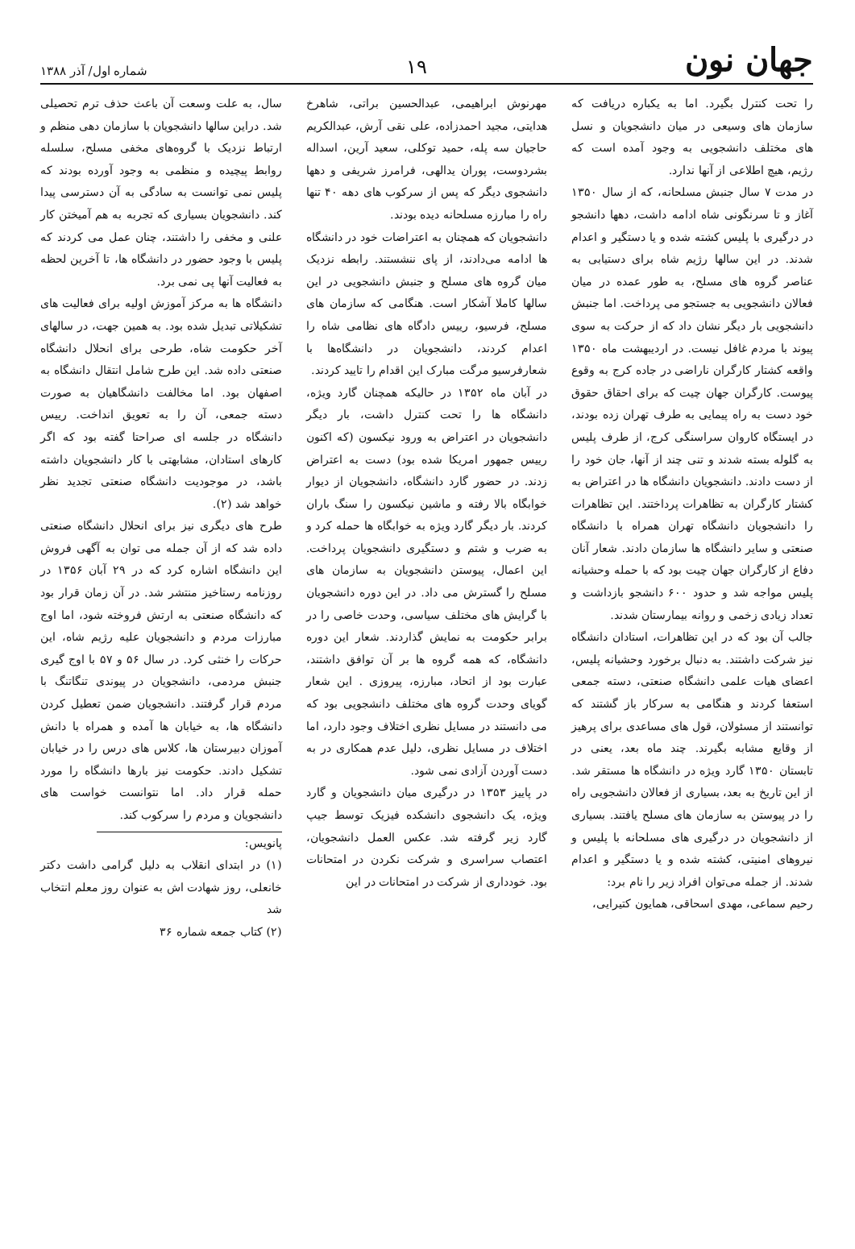جهان نون
۱۹
شماره اول/ آذر ۱۳۸۸
را تحت کنترل بگیرد. اما به یکباره دریافت که سازمان های وسیعی در میان دانشجویان و نسل های مختلف دانشجویی به وجود آمده است که رژیم، هیچ اطلاعی از آنها ندارد.
در مدت ۷ سال جنبش مسلحانه، که از سال ۱۳۵۰ آغاز و تا سرنگونی شاه ادامه داشت، دهها دانشجو در درگیری با پلیس کشته شده و یا دستگیر و اعدام شدند. در این سالها رژیم شاه برای دستیابی به عناصر گروه های مسلح، به طور عمده در میان فعالان دانشجویی به جستجو می پرداخت. اما جنبش دانشجویی بار دیگر نشان داد که از حرکت به سوی پیوند با مردم غافل نیست. در اردیبهشت ماه ۱۳۵۰ واقعه کشتار کارگران ناراضی در جاده کرج به وقوع پیوست. کارگران جهان چیت که برای احقاق حقوق خود دست به راه پیمایی به طرف تهران زده بودند، در ایستگاه کاروان سراسنگی کرج، از طرف پلیس به گلوله بسته شدند و تنی چند از آنها، جان خود را از دست دادند. دانشجویان دانشگاه ها در اعتراض به کشتار کارگران به تظاهرات پرداختند. این تظاهرات را دانشجویان دانشگاه تهران همراه با دانشگاه صنعتی و سایر دانشگاه ها سازمان دادند. شعار آنان دفاع از کارگران جهان چیت بود که با حمله وحشیانه پلیس مواجه شد و حدود ۶۰۰ دانشجو بازداشت و تعداد زیادی زخمی و روانه بیمارستان شدند.
جالب آن بود که در این تظاهرات، استادان دانشگاه نیز شرکت داشتند. به دنبال برخورد وحشیانه پلیس، اعضای هیات علمی دانشگاه صنعتی، دسته جمعی استعفا کردند و هنگامی به سرکار باز گشتند که توانستند از مسئولان، قول های مساعدی برای پرهیز از وقایع مشابه بگیرند. چند ماه بعد، یعنی در تابستان ۱۳۵۰ گارد ویژه در دانشگاه ها مستقر شد. از این تاریخ به بعد، بسیاری از فعالان دانشجویی راه را در پیوستن به سازمان های مسلح یافتند. بسیاری از دانشجویان در درگیری های مسلحانه با پلیس و نیروهای امنیتی، کشته شده و یا دستگیر و اعدام شدند. از جمله می‌توان افراد زیر را نام برد:
رحیم سماعی، مهدی اسحاقی، همایون کتیرایی،
مهرنوش ابراهیمی، عبدالحسین براتی، شاهرخ هدایتی، مجید احمدزاده، علی نقی آرش، عبدالکریم حاجیان سه پله، حمید توکلی، سعید آرین، اسداله بشردوست، پوران یدالهی، فرامرز شریفی و دهها دانشجوی دیگر که پس از سرکوب های دهه ۴۰ تنها راه را مبارزه مسلحانه دیده بودند.
دانشجویان که همچنان به اعتراضات خود در دانشگاه ها ادامه می‌دادند، از پای ننشستند. رابطه نزدیک میان گروه های مسلح و جنبش دانشجویی در این سالها کاملا آشکار است. هنگامی که سازمان های مسلح، فرسیو، رییس دادگاه های نظامی شاه را اعدام کردند، دانشجویان در دانشگاه‌ها با شعارفرسیو مرگت مبارک این اقدام را تایید کردند.
در آبان ماه ۱۳۵۲ در حالیکه همچنان گارد ویژه، دانشگاه ها را تحت کنترل داشت، بار دیگر دانشجویان در اعتراض به ورود نیکسون (که اکنون رییس جمهور امریکا شده بود) دست به اعتراض زدند. در حضور گارد دانشگاه، دانشجویان از دیوار خوابگاه بالا رفته و ماشین نیکسون را سنگ باران کردند. بار دیگر گارد ویژه به خوابگاه ها حمله کرد و به ضرب و شتم و دستگیری دانشجویان پرداخت. این اعمال، پیوستن دانشجویان به سازمان های مسلح را گسترش می داد. در این دوره دانشجویان با گرایش های مختلف سیاسی، وحدت خاصی را در برابر حکومت به نمایش گذاردند. شعار این دوره دانشگاه، که همه گروه ها بر آن توافق داشتند، عبارت بود از اتحاد، مبارزه، پیروزی . این شعار گویای وحدت گروه های مختلف دانشجویی بود که می دانستند در مسایل نظری اختلاف وجود دارد، اما اختلاف در مسایل نظری، دلیل عدم همکاری در به دست آوردن آزادی نمی شود.
در پاییز ۱۳۵۳ در درگیری میان دانشجویان و گارد ویژه، یک دانشجوی دانشکده فیزیک توسط جیپ گارد زیر گرفته شد. عکس العمل دانشجویان، اعتصاب سراسری و شرکت نکردن در امتحانات بود. خودداری از شرکت در امتحانات در این
سال، به علت وسعت آن باعث حذف ترم تحصیلی شد. دراین سالها دانشجویان با سازمان دهی منظم و ارتباط نزدیک با گروه‌های مخفی مسلح، سلسله روابط پیچیده و منظمی به وجود آورده بودند که پلیس نمی توانست به سادگی به آن دسترسی پیدا کند. دانشجویان بسیاری که تجربه به هم آمیختن کار علنی و مخفی را داشتند، چنان عمل می کردند که پلیس با وجود حضور در دانشگاه ها، تا آخرین لحظه به فعالیت آنها پی نمی برد.
دانشگاه ها به مرکز آموزش اولیه برای فعالیت های تشکیلاتی تبدیل شده بود. به همین جهت، در سالهای آخر حکومت شاه، طرحی برای انحلال دانشگاه صنعتی داده شد. این طرح شامل انتقال دانشگاه به اصفهان بود. اما مخالفت دانشگاهیان به صورت دسته جمعی، آن را به تعویق انداخت. رییس دانشگاه در جلسه ای صراحتا گفته بود که اگر کارهای استادان، مشابهتی با کار دانشجویان داشته باشد، در موجودیت دانشگاه صنعتی تجدید نظر خواهد شد (۲).
طرح های دیگری نیز برای انحلال دانشگاه صنعتی داده شد که از آن جمله می توان به آگهی فروش این دانشگاه اشاره کرد که در ۲۹ آبان ۱۳۵۶ در روزنامه رستاخیز منتشر شد. در آن زمان قرار بود که دانشگاه صنعتی به ارتش فروخته شود، اما اوج مبارزات مردم و دانشجویان علیه رژیم شاه، این حرکات را خنثی کرد. در سال ۵۶ و ۵۷ با اوج گیری جنبش مردمی، دانشجویان در پیوندی تنگاتنگ با مردم قرار گرفتند. دانشجویان ضمن تعطیل کردن دانشگاه ها، به خیابان ها آمده و همراه با دانش آموزان دبیرستان ها، کلاس های درس را در خیابان تشکیل دادند. حکومت نیز بارها دانشگاه را مورد حمله قرار داد. اما نتوانست خواست های دانشجویان و مردم را سرکوب کند.
پانویس:
(۱) در ابتدای انقلاب به دلیل گرامی داشت دکتر خانعلی، روز شهادت اش به عنوان روز معلم انتخاب شد
(۲) کتاب جمعه شماره ۳۶